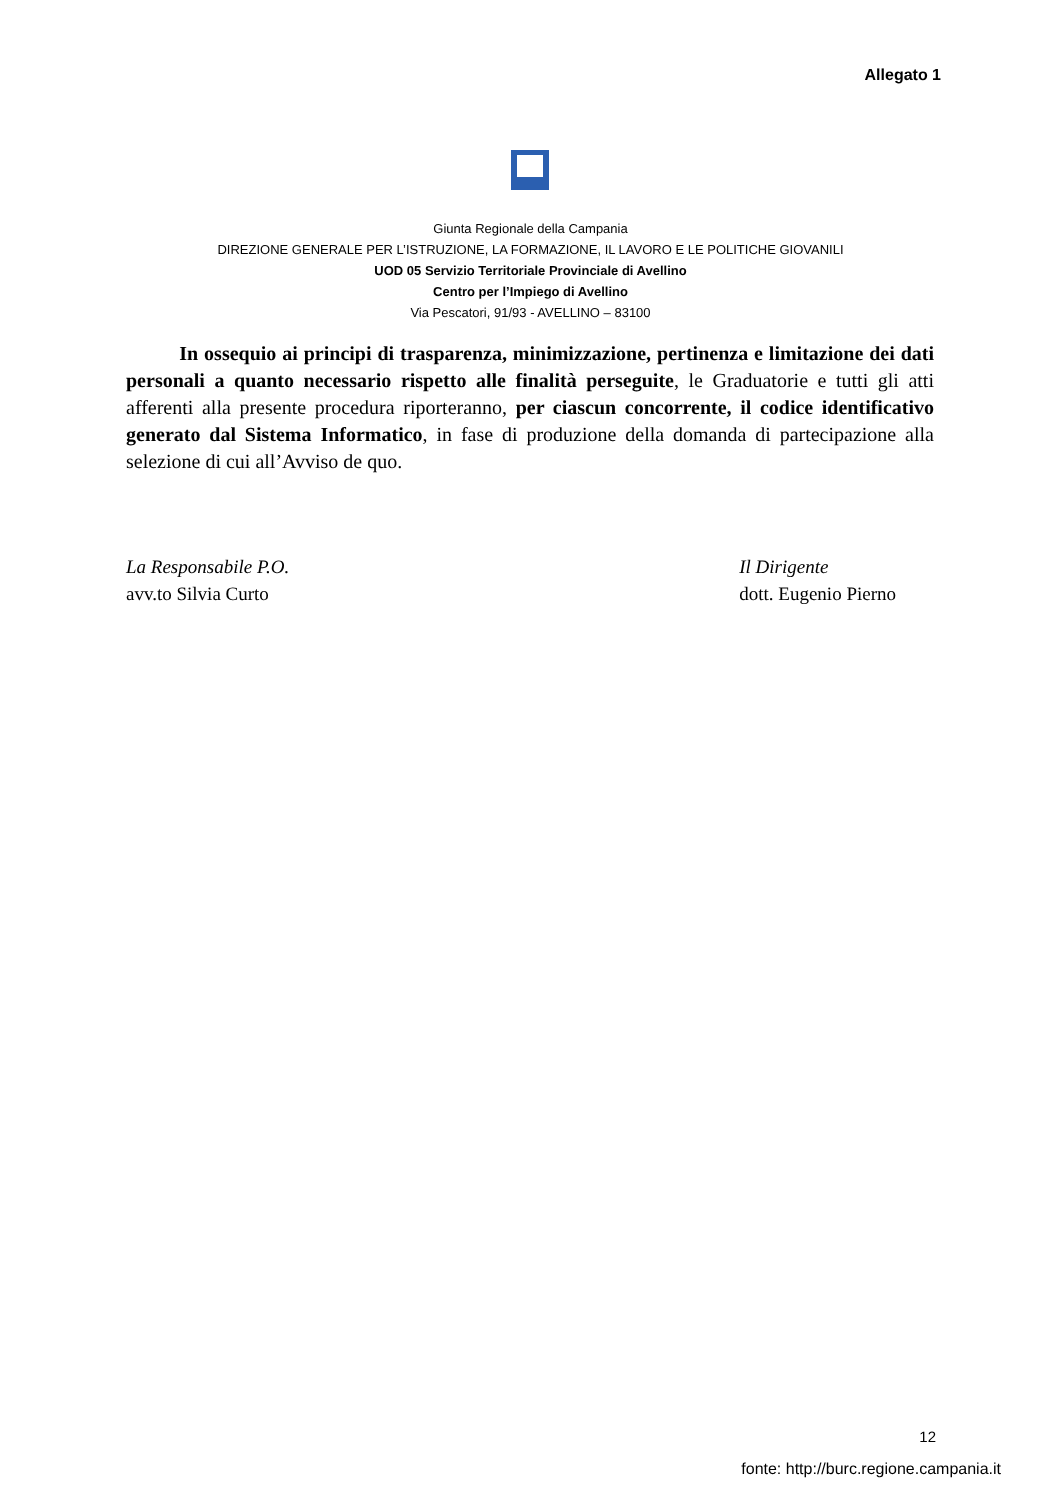Allegato 1
Giunta Regionale della Campania
DIREZIONE GENERALE PER L’ISTRUZIONE, LA FORMAZIONE, IL LAVORO E LE POLITICHE GIOVANILI
UOD 05 Servizio Territoriale Provinciale di Avellino
Centro per l’Impiego di Avellino
Via Pescatori, 91/93 - AVELLINO – 83100
In ossequio ai principi di trasparenza, minimizzazione, pertinenza e limitazione dei dati personali a quanto necessario rispetto alle finalità perseguite, le Graduatorie e tutti gli atti afferenti alla presente procedura riporteranno, per ciascun concorrente, il codice identificativo generato dal Sistema Informatico, in fase di produzione della domanda di partecipazione alla selezione di cui all’Avviso de quo.
La Responsabile P.O.
avv.to Silvia Curto
Il Dirigente
dott. Eugenio Pierno
12
fonte: http://burc.regione.campania.it